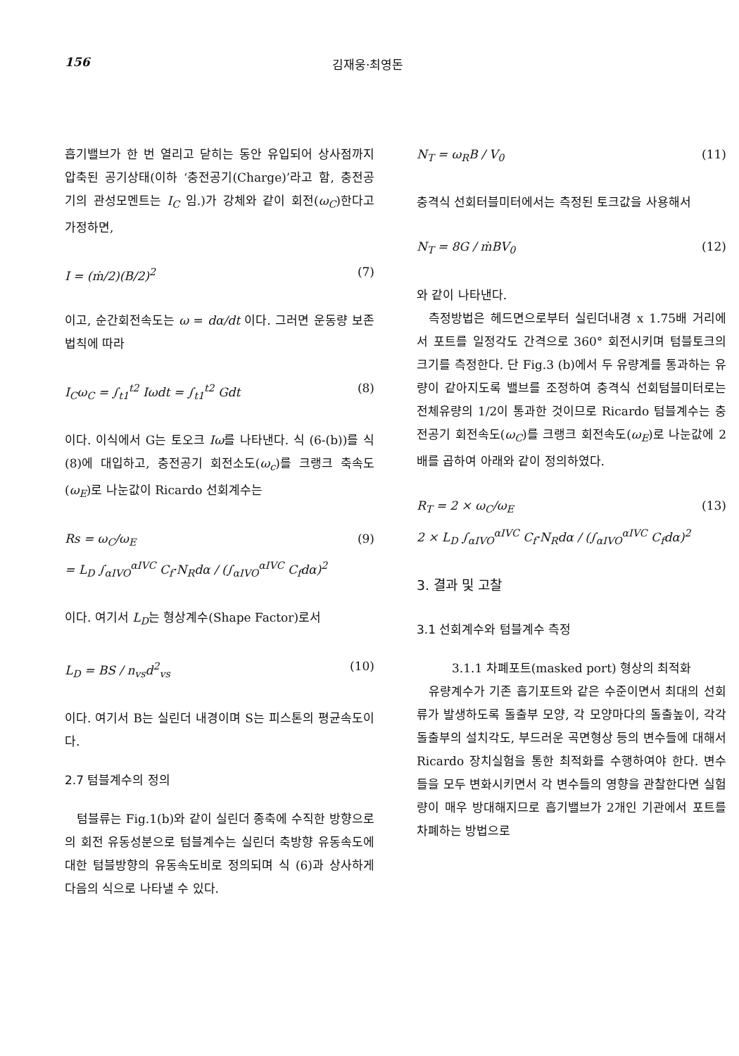156 김재웅·최영돈
흡기밸브가 한 번 열리고 닫히는 동안 유입되어 상사점까지 압축된 공기상태(이하 ‘충전공기(Charge)’라고 함, 충전공기의 관성모멘트는 I<sub>C</sub> 임.)가 강체와 같이 회전(ω<sub>C</sub>)한다고 가정하면,
I = (ṁ/2)(B/2)<sup>2</sup> (7)
이고, 순간회전속도는 ω = dα/dt 이다. 그러면 운동량 보존법칙에 따라
I<sub>C</sub>ω<sub>C</sub> = ∫<sub>t1</sub><sup>t2</sup> Iωdt = ∫<sub>t1</sub><sup>t2</sup> Gdt (8)
이다. 이식에서 G는 토오크 Iω를 나타낸다. 식 (6-(b))를 식 (8)에 대입하고, 충전공기 회전소도(ω<sub>c</sub>)를 크랭크 축속도(ω<sub>E</sub>)로 나눈값이 Ricardo 선회계수는
Rs = ω<sub>C</sub>/ω<sub>E</sub>
= L<sub>D</sub> ∫<sub>αIVO</sub><sup>αIVC</sup> C<sub>f</sub>·N<sub>R</sub>dα / (∫<sub>αIVO</sub><sup>αIVC</sup> C<sub>f</sub>dα)<sup>2</sup> (9)
이다. 여기서 L<sub>D</sub>는 형상계수(Shape Factor)로서
L<sub>D</sub> = BS / n<sub>vs</sub>d<sup>2</sup><sub>vs</sub> (10)
이다. 여기서 B는 실린더 내경이며 S는 피스톤의 평균속도이다.
2.7 텀블계수의 정의
텀블류는 Fig.1(b)와 같이 실린더 종축에 수직한 방향으로의 회전 유동성분으로 텀블계수는 실린더 축방향 유동속도에 대한 텀블방향의 유동속도비로 정의되며 식 (6)과 상사하게 다음의 식으로 나타낼 수 있다.
N<sub>T</sub> = ω<sub>R</sub>B / V<sub>0</sub> (11)
충격식 선회터블미터에서는 측정된 토크값을 사용해서
N<sub>T</sub> = 8G / ṁBV<sub>0</sub> (12)
와 같이 나타낸다.
측정방법은 헤드면으로부터 실린더내경 x 1.75배 거리에서 포트를 일정각도 간격으로 360° 회전시키며 텀블토크의 크기를 측정한다. 단 Fig.3 (b)에서 두 유량계를 통과하는 유량이 같아지도록 밸브를 조정하여 충격식 선회텀블미터로는 전체유량의 1/2이 통과한 것이므로 Ricardo 텀블계수는 충전공기 회전속도(ω<sub>C</sub>)를 크랭크 회전속도(ω<sub>E</sub>)로 나눈값에 2배를 곱하여 아래와 같이 정의하였다.
R<sub>T</sub> = 2 × ω<sub>C</sub>/ω<sub>E</sub>
2 × L<sub>D</sub> ∫<sub>αIVO</sub><sup>αIVC</sup> C<sub>f</sub>·N<sub>R</sub>dα / (∫<sub>αIVO</sub><sup>αIVC</sup> C<sub>f</sub>dα)<sup>2</sup> (13)
3. 결과 및 고찰
3.1 선회계수와 텀블계수 측정
3.1.1 차폐포트(masked port) 형상의 최적화
유량계수가 기존 흡기포트와 같은 수준이면서 최대의 선회류가 발생하도록 돌출부 모양, 각 모양마다의 돌출높이, 각각 돌출부의 설치각도, 부드러운 곡면형상 등의 변수들에 대해서 Ricardo 장치실험을 통한 최적화를 수행하여야 한다. 변수들을 모두 변화시키면서 각 변수들의 영향을 관찰한다면 실험량이 매우 방대해지므로 흡기밸브가 2개인 기관에서 포트를 차폐하는 방법으로